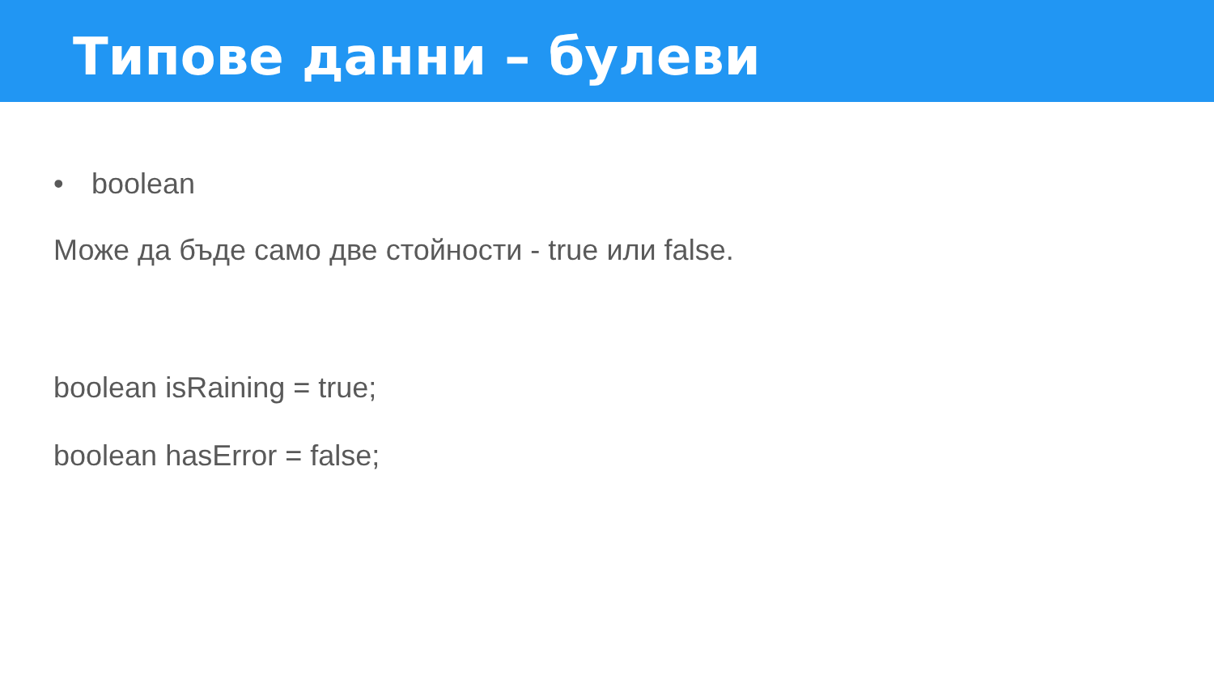Типове данни – булеви
• boolean
Може да бъде само две стойности - true или false.
boolean isRaining = true;
boolean hasError = false;